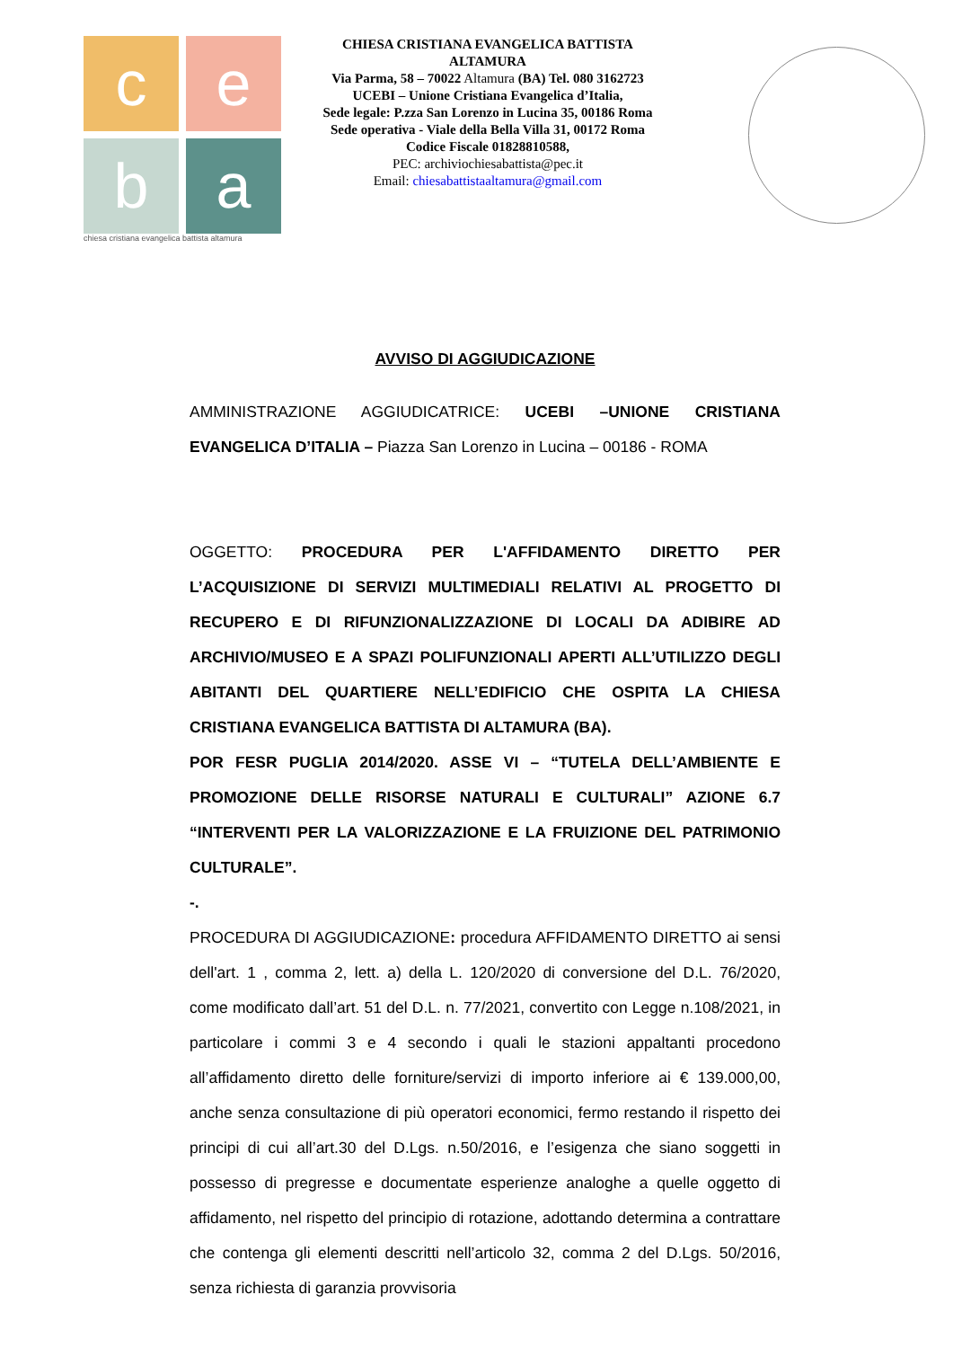c
e
b
a
chiesa cristiana evangelica battista altamura
CHIESA CRISTIANA EVANGELICA BATTISTA
ALTAMURA
Via Parma, 58 – 70022 Altamura (BA) Tel. 080 3162723
UCEBI – Unione Cristiana Evangelica d’Italia,
Sede legale: P.zza San Lorenzo in Lucina 35, 00186 Roma
Sede operativa - Viale della Bella Villa 31, 00172 Roma
Codice Fiscale 01828810588,
PEC: archiviochiesabattista@pec.it
Email: chiesabattistaaltamura@gmail.com
AVVISO DI AGGIUDICAZIONE
AMMINISTRAZIONE AGGIUDICATRICE: UCEBI –UNIONE CRISTIANA EVANGELICA D’ITALIA – Piazza San Lorenzo in Lucina – 00186 - ROMA
OGGETTO: PROCEDURA PER L'AFFIDAMENTO DIRETTO PER L’ACQUISIZIONE DI SERVIZI MULTIMEDIALI RELATIVI AL PROGETTO DI RECUPERO E DI RIFUNZIONALIZZAZIONE DI LOCALI DA ADIBIRE AD ARCHIVIO/MUSEO E A SPAZI POLIFUNZIONALI APERTI ALL’UTILIZZO DEGLI ABITANTI DEL QUARTIERE NELL’EDIFICIO CHE OSPITA LA CHIESA CRISTIANA EVANGELICA BATTISTA DI ALTAMURA (BA).
POR FESR PUGLIA 2014/2020. ASSE VI – “TUTELA DELL’AMBIENTE E PROMOZIONE DELLE RISORSE NATURALI E CULTURALI” AZIONE 6.7 “INTERVENTI PER LA VALORIZZAZIONE E LA FRUIZIONE DEL PATRIMONIO CULTURALE”.
-.
PROCEDURA DI AGGIUDICAZIONE: procedura AFFIDAMENTO DIRETTO ai sensi dell'art. 1 , comma 2, lett. a) della L. 120/2020 di conversione del D.L. 76/2020, come modificato dall’art. 51 del D.L. n. 77/2021, convertito con Legge n.108/2021, in particolare i commi 3 e 4 secondo i quali le stazioni appaltanti procedono all’affidamento diretto delle forniture/servizi di importo inferiore ai € 139.000,00, anche senza consultazione di più operatori economici, fermo restando il rispetto dei principi di cui all’art.30 del D.Lgs. n.50/2016, e l’esigenza che siano soggetti in possesso di pregresse e documentate esperienze analoghe a quelle oggetto di affidamento, nel rispetto del principio di rotazione, adottando determina a contrattare che contenga gli elementi descritti nell’articolo 32, comma 2 del D.Lgs. 50/2016, senza richiesta di garanzia provvisoria